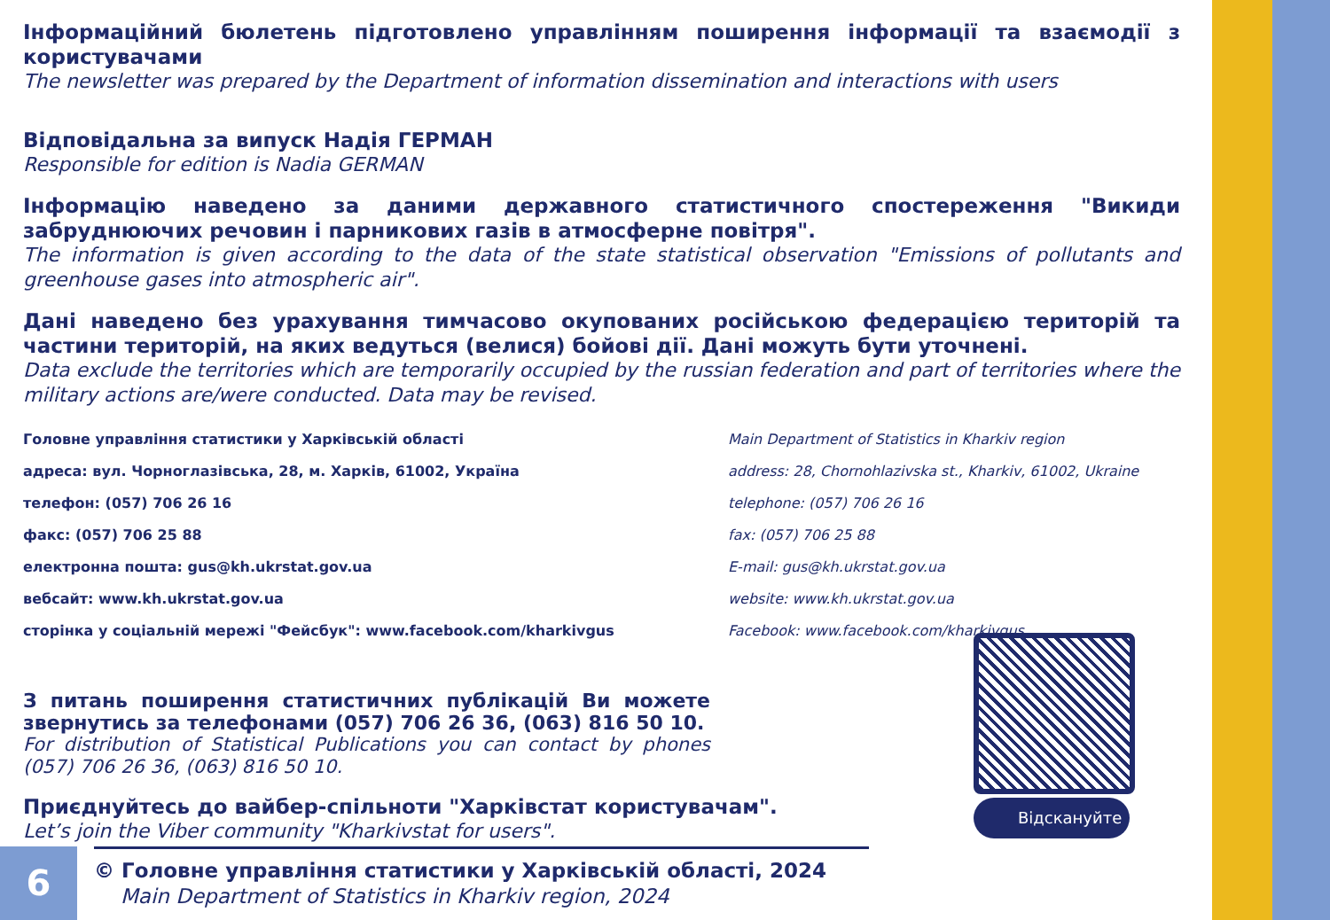Інформаційний бюлетень підготовлено управлінням поширення інформації та взаємодії з користувачами
The newsletter was prepared by the Department of information dissemination and interactions with users
Відповідальна за випуск Надія ГЕРМАН
Responsible for edition is Nadia GERMAN
Інформацію наведено за даними державного статистичного спостереження "Викиди забруднюючих речовин і парникових газів в атмосферне повітря".
The information is given according to the data of the state statistical observation "Emissions of pollutants and greenhouse gases into atmospheric air".
Дані наведено без урахування тимчасово окупованих російською федерацією територій та частини територій, на яких ведуться (велися) бойові дії. Дані можуть бути уточнені.
Data exclude the territories which are temporarily occupied by the russian federation and part of territories where the military actions are/were conducted. Data may be revised.
Головне управління статистики у Харківській області
адреса: вул. Чорноглазівська, 28, м. Харків, 61002, Україна
телефон: (057) 706 26 16
факс: (057) 706 25 88
електронна пошта: gus@kh.ukrstat.gov.ua
вебсайт: www.kh.ukrstat.gov.ua
сторінка у соціальній мережі "Фейсбук": www.facebook.com/kharkivgus
Main Department of Statistics in Kharkiv region
address: 28, Chornohlazivska st., Kharkiv, 61002, Ukraine
telephone: (057) 706 26 16
fax: (057) 706 25 88
E-mail: gus@kh.ukrstat.gov.ua
website: www.kh.ukrstat.gov.ua
Facebook: www.facebook.com/kharkivgus
З питань поширення статистичних публікацій Ви можете звернутись за телефонами (057) 706 26 36, (063) 816 50 10.
For distribution of Statistical Publications you can contact by phones (057) 706 26 36, (063) 816 50 10.
Приєднуйтесь до вайбер-спільноти "Харківстат користувачам".
Let’s join the Viber community "Kharkivstat for users".
Відскануйте
6
© Головне управління статистики у Харківській області, 2024
Main Department of Statistics in Kharkiv region, 2024